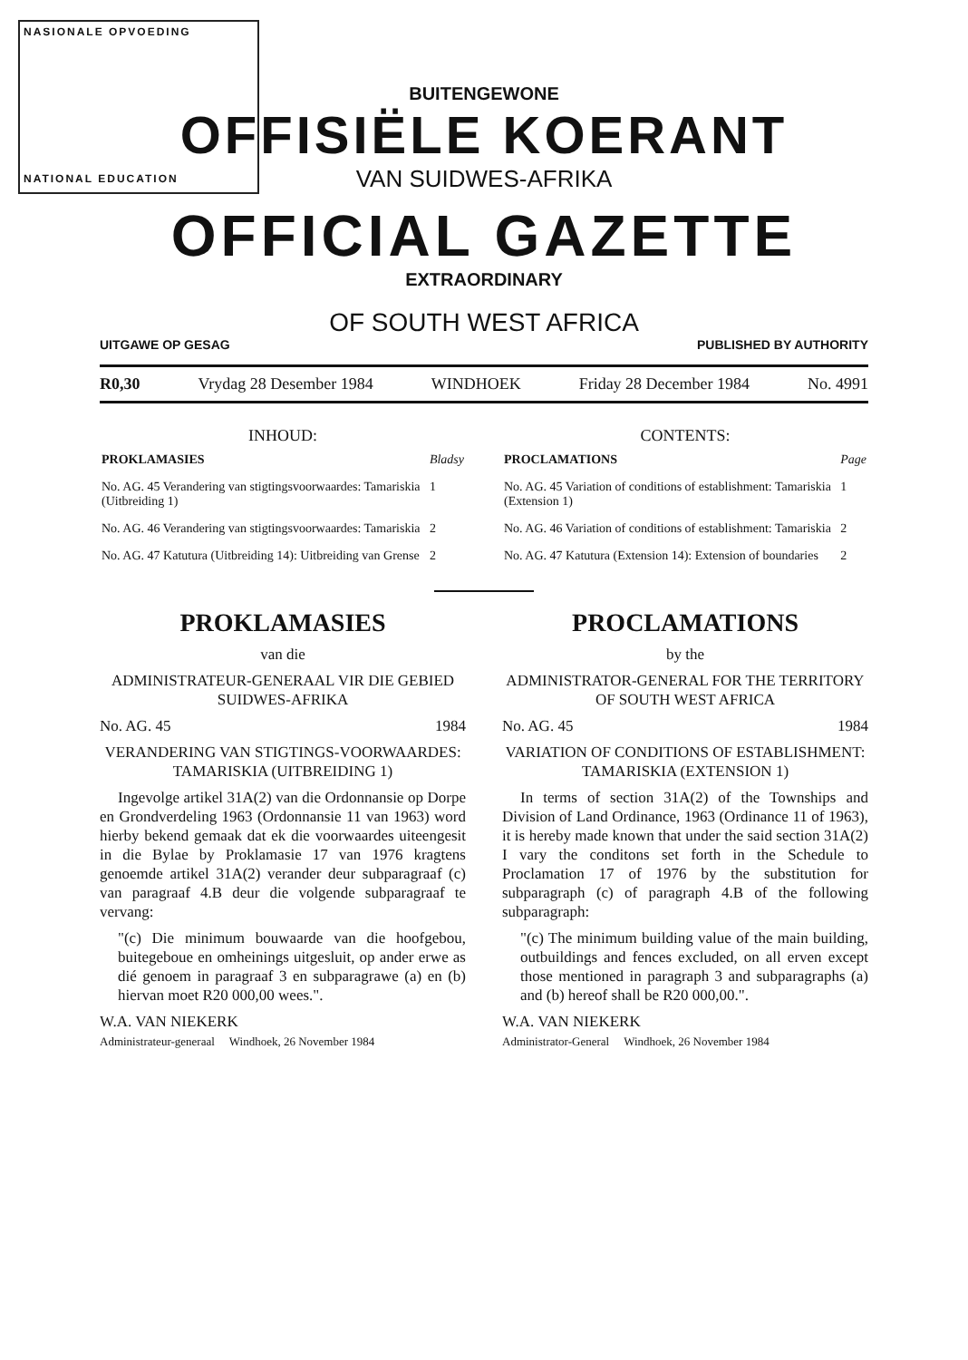NASIONALE OPVOEDING
NATIONAL EDUCATION
BUITENGEWONE
OFFISIËLE KOERANT
VAN SUIDWES-AFRIKA
OFFICIAL GAZETTE
EXTRAORDINARY
OF SOUTH WEST AFRICA
UITGAWE OP GESAG PUBLISHED BY AUTHORITY
R0,30 Vrydag 28 Desember 1984 WINDHOEK Friday 28 December 1984 No. 4991
INHOUD:
| PROKLAMASIES | Bladsy |
| No. AG. 45 Verandering van stigtingsvoorwaardes: Tamariskia (Uitbreiding 1) | 1 |
| No. AG. 46 Verandering van stigtingsvoorwaardes: Tamariskia | 2 |
| No. AG. 47 Katutura (Uitbreiding 14): Uitbreiding van Grense | 2 |
CONTENTS:
| PROCLAMATIONS | Page |
| No. AG. 45 Variation of conditions of establishment: Tamariskia (Extension 1) | 1 |
| No. AG. 46 Variation of conditions of establishment: Tamariskia | 2 |
| No. AG. 47 Katutura (Extension 14): Extension of boundaries | 2 |
PROKLAMASIES
van die
ADMINISTRATEUR-GENERAAL VIR DIE GEBIED SUIDWES-AFRIKA
No. AG. 45 1984
VERANDERING VAN STIGTINGS-VOORWAARDES: TAMARISKIA (UITBREIDING 1)
Ingevolge artikel 31A(2) van die Ordonnansie op Dorpe en Grondverdeling 1963 (Ordonnansie 11 van 1963) word hierby bekend gemaak dat ek die voorwaardes uiteengesit in die Bylae by Proklamasie 17 van 1976 kragtens genoemde artikel 31A(2) verander deur subparagraaf (c) van paragraaf 4.B deur die volgende subparagraaf te vervang:
"(c) Die minimum bouwaarde van die hoofgebou, buitegeboue en omheinings uitgesluit, op ander erwe as dié genoem in paragraaf 3 en subparagrawe (a) en (b) hiervan moet R20 000,00 wees.".
W.A. VAN NIEKERK
Administrateur-generaal Windhoek, 26 November 1984
PROCLAMATIONS
by the
ADMINISTRATOR-GENERAL FOR THE TERRITORY OF SOUTH WEST AFRICA
No. AG. 45 1984
VARIATION OF CONDITIONS OF ESTABLISHMENT: TAMARISKIA (EXTENSION 1)
In terms of section 31A(2) of the Townships and Division of Land Ordinance, 1963 (Ordinance 11 of 1963), it is hereby made known that under the said section 31A(2) I vary the conditons set forth in the Schedule to Proclamation 17 of 1976 by the substitution for subparagraph (c) of paragraph 4.B of the following subparagraph:
"(c) The minimum building value of the main building, outbuildings and fences excluded, on all erven except those mentioned in paragraph 3 and subparagraphs (a) and (b) hereof shall be R20 000,00.".
W.A. VAN NIEKERK
Administrator-General Windhoek, 26 November 1984